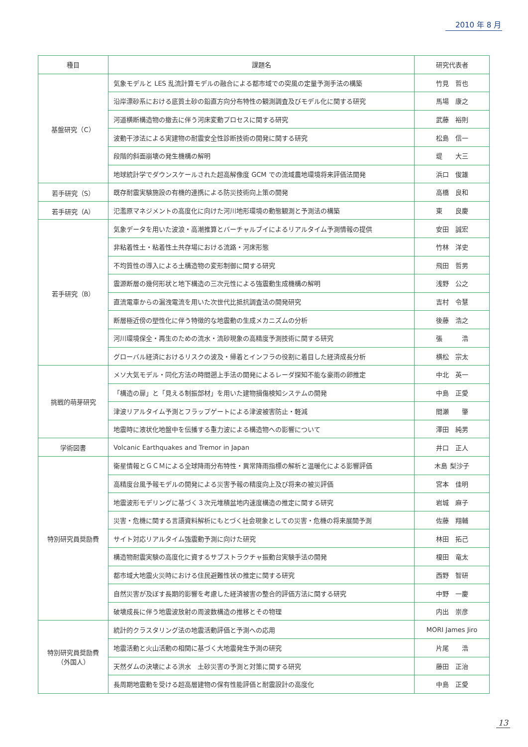2010 年 8 月
| 種目 | 課題名 | 研究代表者 |
| --- | --- | --- |
| 基盤研究（C） | 気象モデルと LES 乱流計算モデルの融合による都市域での突風の定量予測手法の構築 | 竹見 哲也 |
| | 沿岸漂砂系における底質土砂の鉛直方向分布特性の観測調査及びモデル化に関する研究 | 馬場 康之 |
| | 河道横断構造物の撤去に伴う河床変動プロセスに関する研究 | 武藤 裕則 |
| | 波動干渉法による実建物の耐震安全性診断技術の開発に関する研究 | 松島 信一 |
| | 段階的斜面崩壊の発生機構の解明 | 堤 大三 |
| | 地球統計学でダウンスケールされた超高解像度 GCM での流域農地環境将来評価法開発 | 浜口 俊雄 |
| 若手研究（S） | 既存耐震実験施設の有機的連携による防災技術向上策の開発 | 高橋 良和 |
| 若手研究（A） | 氾濫原マネジメントの高度化に向けた河川地形環境の動態観測と予測法の構築 | 東 良慶 |
| 若手研究（B） | 気象データを用いた波浪・高潮推算とバーチャルブイによるリアルタイム予測情報の提供 | 安田 誠宏 |
| | 非粘着性土・粘着性土共存場における流路・河床形態 | 竹林 洋史 |
| | 不均質性の導入による土構造物の変形制御に関する研究 | 飛田 哲男 |
| | 震源断層の幾何形状と地下構造の三次元性による強震動生成機構の解明 | 浅野 公之 |
| | 直流電車からの漏洩電流を用いた次世代比抵抗調査法の開発研究 | 吉村 令慧 |
| | 断層極近傍の塑性化に伴う特徴的な地震動の生成メカニズムの分析 | 後藤 浩之 |
| | 河川環境保全・再生のための流水・流砂現象の高精度予測技術に関する研究 | 張 浩 |
| | グローバル経済におけるリスクの波及・帰着とインフラの役割に着目した経済成長分析 | 横松 宗太 |
| 挑戦的萌芽研究 | メソ大気モデル・同化方法の時間遡上手法の開発によるレーダ探知不能な豪雨の卵推定 | 中北 英一 |
| | 「構造の扉」と「見える制振部材」を用いた建物損傷検知システムの開発 | 中島 正愛 |
| | 津波リアルタイム予測とフラップゲートによる津波被害防止・軽減 | 間瀬 肇 |
| | 地震時に液状化地盤中を伝播する重力波による構造物への影響について | 澤田 純男 |
| 学術図書 | Volcanic Earthquakes and Tremor in Japan | 井口 正人 |
| 特別研究員奨励費 | 衛星情報とＧＣＭによる全球降雨分布特性・異常降雨指標の解析と温暖化による影響評価 | 木島 梨沙子 |
| | 高精度台風予報モデルの開発による災害予報の精度向上及び将来の被災評価 | 宮本 佳明 |
| | 地震波形モデリングに基づく３次元堆積盆地内速度構造の推定に関する研究 | 岩城 麻子 |
| | 災害・危機に関する言語資料解析にもとづく社会現象としての災害・危機の将来展開予測 | 佐藤 翔輔 |
| | サイト対応リアルタイム強震動予測に向けた研究 | 林田 拓己 |
| | 構造物耐震実験の高度化に資するサブストラクチャ振動台実験手法の開発 | 榎田 竜太 |
| | 都市域大地震火災時における住民避難性状の推定に関する研究 | 西野 智研 |
| | 自然災害が及ぼす長期的影響を考慮した経済被害の整合的評価方法に関する研究 | 中野 一慶 |
| | 破壊成長に伴う地震波放射の周波数構造の推移とその物理 | 内出 崇彦 |
| 特別研究員奨励費 （外国人） | 統計的クラスタリング法の地震活動評価と予測への応用 | MORI James Jiro |
| | 地震活動と火山活動の相関に基づく大地震発生予測の研究 | 片尾 浩 |
| | 天然ダムの決壊による洪水 土砂災害の予測と対策に関する研究 | 藤田 正治 |
| | 長周期地震動を受ける超高層建物の保有性能評価と耐震設計の高度化 | 中島 正愛 |
13